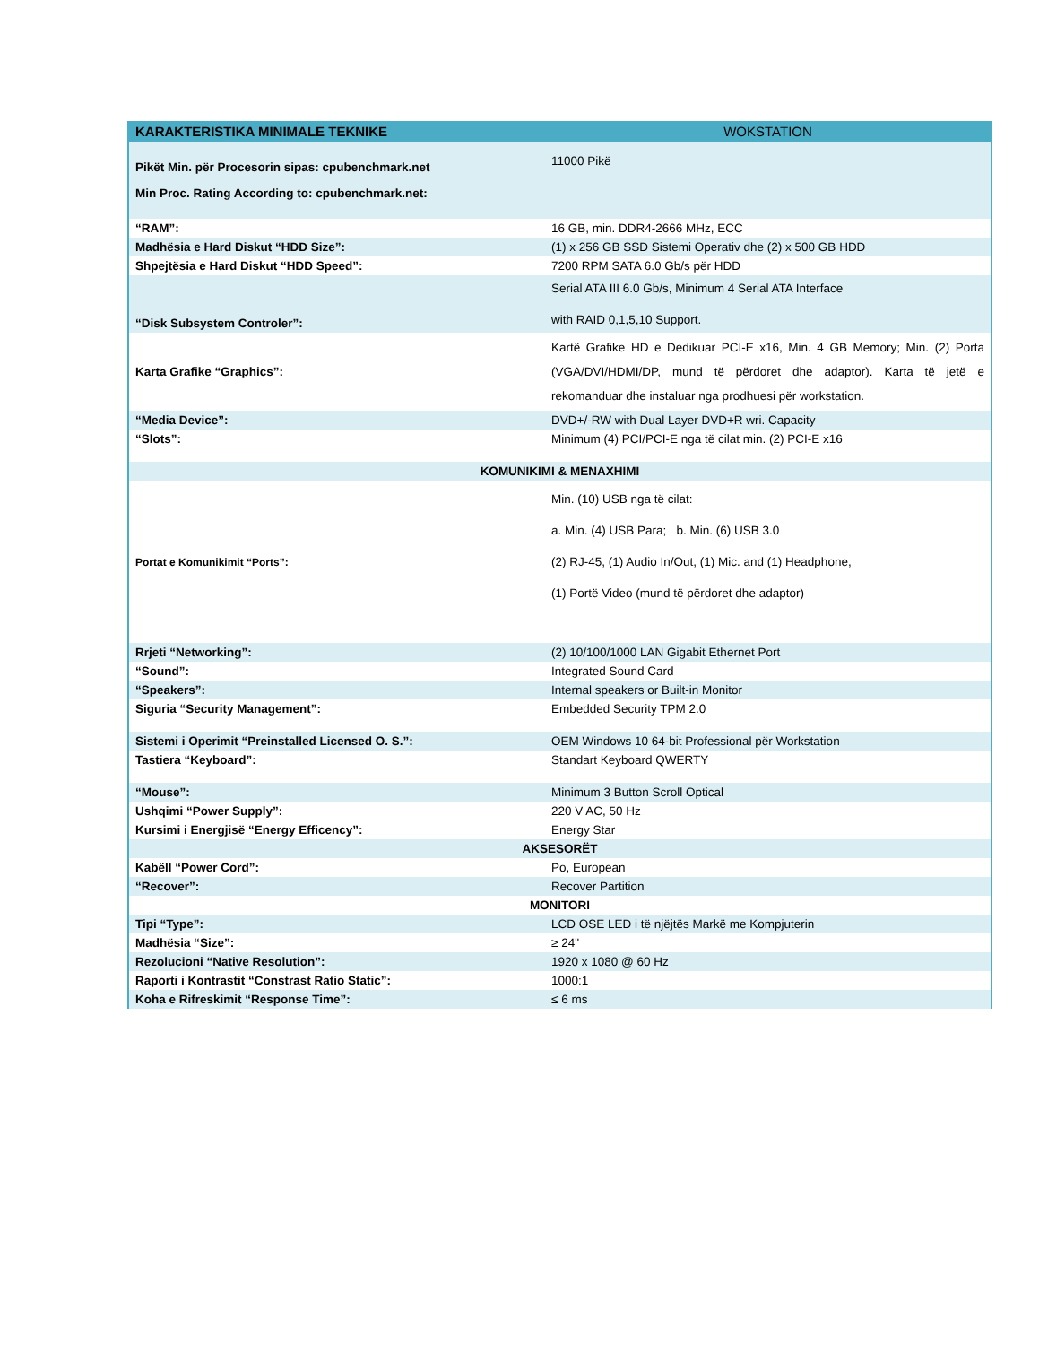| KARAKTERISTIKA MINIMALE TEKNIKE | WOKSTATION |
| --- | --- |
| Pikët Min. për Procesorin sipas: cpubenchmark.net Min Proc. Rating According to: cpubenchmark.net: | 11000 Pikë |
| “RAM”: | 16 GB, min. DDR4-2666 MHz, ECC |
| Madhësia e Hard Diskut “HDD Size”: | (1) x 256 GB SSD Sistemi Operativ dhe (2) x 500 GB HDD |
| Shpejtësia e Hard Diskut “HDD Speed”: | 7200 RPM SATA 6.0 Gb/s për HDD |
| “Disk Subsystem Controler”: | Serial ATA III 6.0 Gb/s, Minimum 4 Serial ATA Interface with RAID 0,1,5,10 Support. |
| Karta Grafike “Graphics”: | Kartë Grafike HD e Dedikuar PCI-E x16, Min. 4 GB Memory; Min. (2) Porta (VGA/DVI/HDMI/DP, mund të përdoret dhe adaptor). Karta të jetë e rekomanduar dhe instaluar nga prodhuesi për workstation. |
| “Media Device”: | DVD+/-RW with Dual Layer DVD+R wri. Capacity |
| “Slots”: | Minimum (4) PCI/PCI-E nga të cilat min. (2) PCI-E x16 |
| KOMUNIKIMI & MENAXHIMI | |
| Portat e Komunikimit “Ports”: | Min. (10) USB nga të cilat: a. Min. (4) USB Para; b. Min. (6) USB 3.0 (2) RJ-45, (1) Audio In/Out, (1) Mic. and (1) Headphone, (1) Portë Video (mund të përdoret dhe adaptor) |
| Rrjeti “Networking”: | (2) 10/100/1000 LAN Gigabit Ethernet Port |
| “Sound”: | Integrated Sound Card |
| “Speakers”: | Internal speakers or Built-in Monitor |
| Siguria “Security Management”: | Embedded Security TPM 2.0 |
| Sistemi i Operimit “Preinstalled Licensed O. S.”: | OEM Windows 10 64-bit Professional për Workstation |
| Tastiera “Keyboard”: | Standart Keyboard QWERTY |
| “Mouse”: | Minimum 3 Button Scroll Optical |
| Ushqimi “Power Supply”: | 220 V AC, 50 Hz |
| Kursimi i Energjisë “Energy Efficency”: | Energy Star |
| AKSESORËT | |
| Kabëll “Power Cord”: | Po, European |
| “Recover”: | Recover Partition |
| MONITORI | |
| Tipi “Type”: | LCD OSE LED i të njëjtës Markë me Kompjuterin |
| Madhësia “Size”: | ≥ 24" |
| Rezolucioni “Native Resolution”: | 1920 x 1080 @ 60 Hz |
| Raporti i Kontrastit “Constrast Ratio Static”: | 1000:1 |
| Koha e Rifreskimit “Response Time”: | ≤ 6 ms |